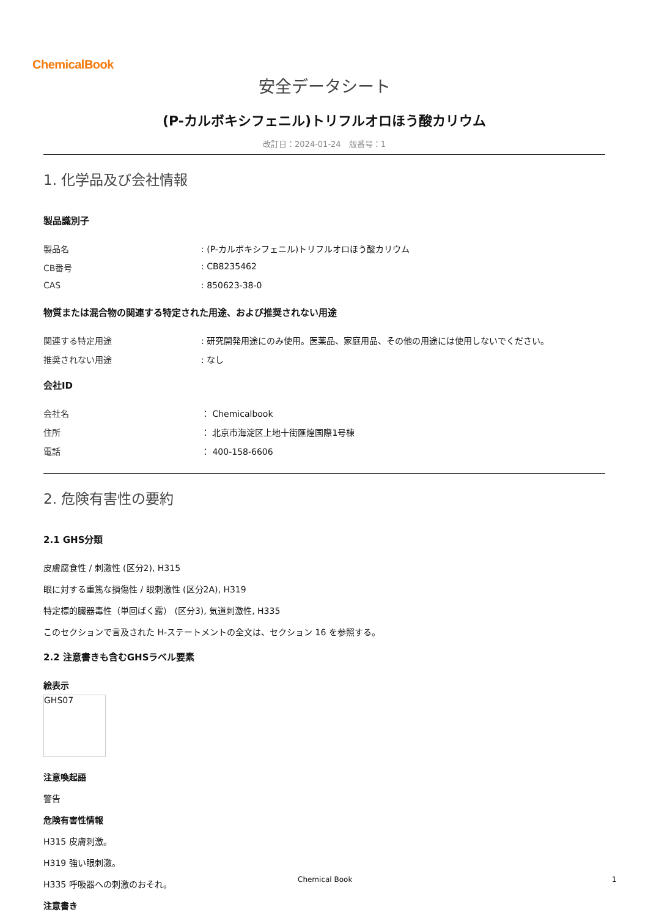ChemicalBook
安全データシート
(P-カルボキシフェニル)トリフルオロほう酸カリウム
改訂日：2024-01-24　版番号：1
1. 化学品及び会社情報
製品識別子
製品名: (P-カルボキシフェニル)トリフルオロほう酸カリウム
CB番号: CB8235462
CAS: 850623-38-0
物質または混合物の関連する特定された用途、および推奨されない用途
関連する特定用途: 研究開発用途にのみ使用。医薬品、家庭用品、その他の用途には使用しないでください。
推奨されない用途: なし
会社ID
会社名 ： Chemicalbook
住所 ： 北京市海淀区上地十街匯煌国際1号棟
電話 ： 400-158-6606
2. 危険有害性の要約
2.1 GHS分類
皮膚腐食性 / 刺激性 (区分2), H315
眼に対する重篤な損傷性 / 眼刺激性 (区分2A), H319
特定標的臓器毒性（単回ばく露） (区分3), 気道刺激性, H335
このセクションで言及された H-ステートメントの全文は、セクション 16 を参照する。
2.2 注意書きも含むGHSラベル要素
絵表示
GHS07
注意喚起語
警告
危険有害性情報
H315 皮膚刺激。
H319 強い眼刺激。
H335 呼吸器への刺激のおそれ。
注意書き
Chemical Book 1